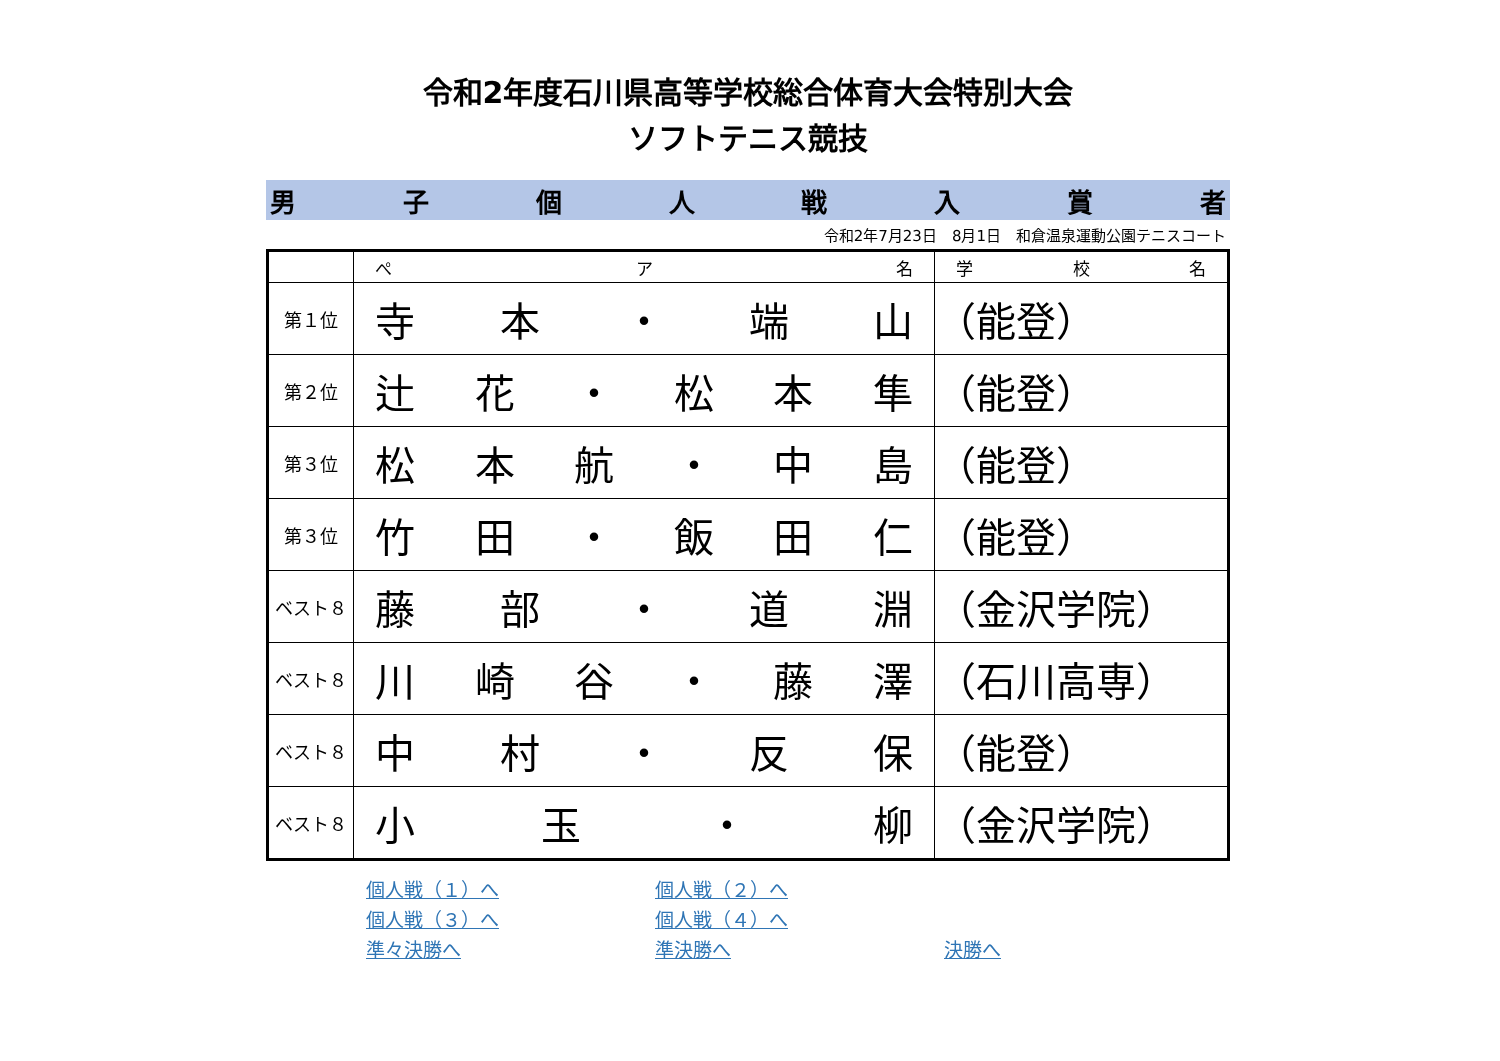令和2年度石川県高等学校総合体育大会特別大会
ソフトテニス競技
男子個人戦入賞者
令和2年7月23日　8月1日　和倉温泉運動公園テニスコート
| | ぺ ア 名 | 学 校 名 |
| --- | --- | --- |
| 第１位 | 寺 本 ・ 端 山 | （ 能 登 ） |
| 第２位 | 辻 花 ・ 松 本 隼 | （ 能 登 ） |
| 第３位 | 松 本 航 ・ 中 島 | （ 能 登 ） |
| 第３位 | 竹 田 ・ 飯 田 仁 | （ 能 登 ） |
| ベスト８ | 藤 部 ・ 道 淵 | （ 金 沢 学 院 ） |
| ベスト８ | 川 崎 谷 ・ 藤 澤 | （ 石 川 高 専 ） |
| ベスト８ | 中 村 ・ 反 保 | （ 能 登 ） |
| ベスト８ | 小 玉 ・ 柳 | （ 金 沢 学 院 ） |
個人戦（１）へ 個人戦（２）へ 個人戦（３）へ 個人戦（４）へ 準々決勝へ 準決勝へ 決勝へ